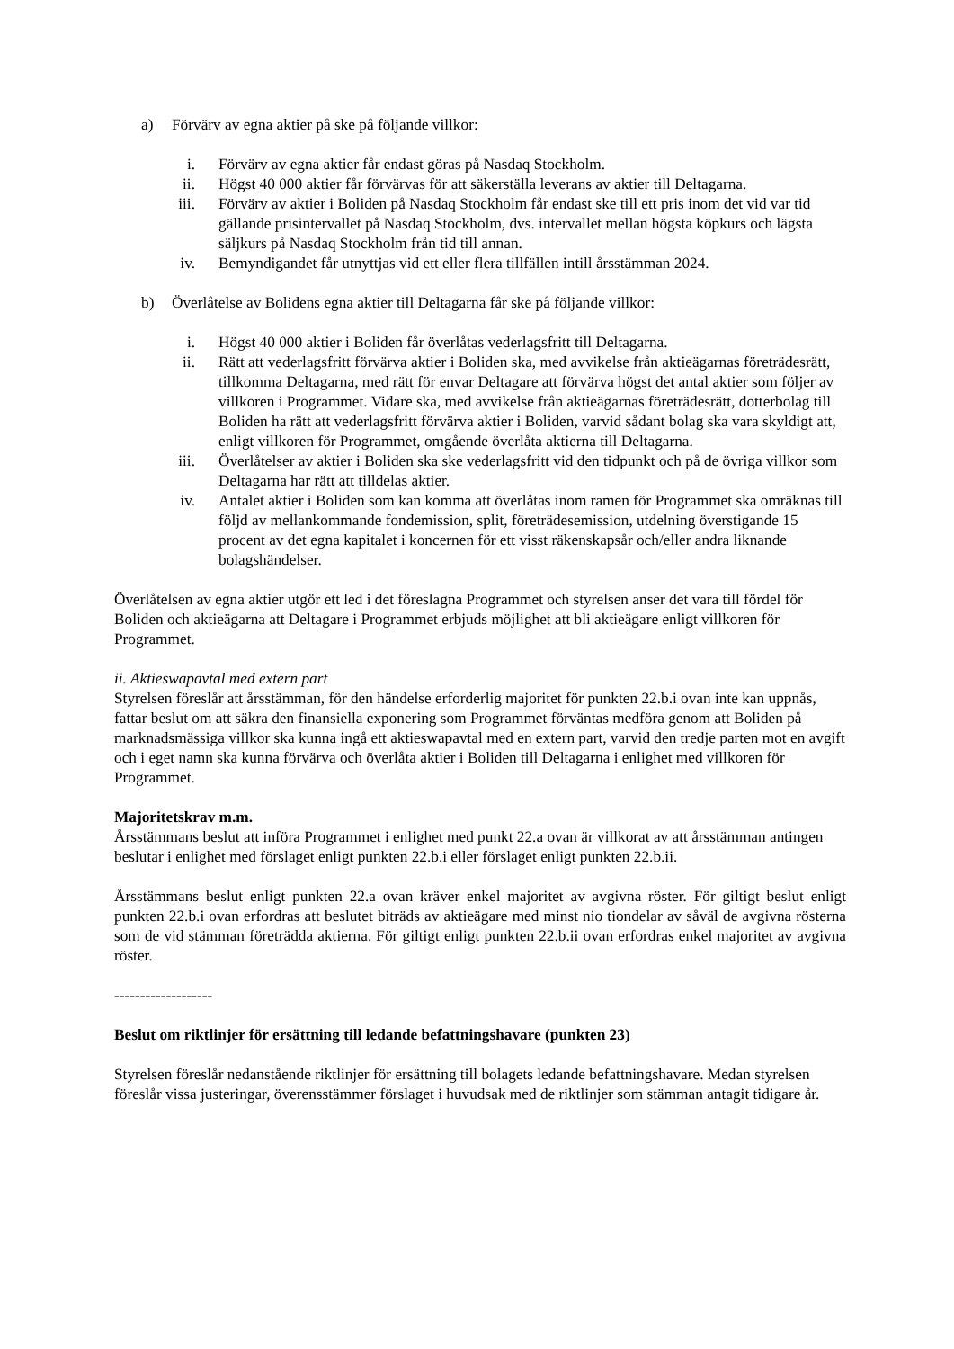a) Förvärv av egna aktier på ske på följande villkor:
i. Förvärv av egna aktier får endast göras på Nasdaq Stockholm.
ii. Högst 40 000 aktier får förvärvas för att säkerställa leverans av aktier till Deltagarna.
iii. Förvärv av aktier i Boliden på Nasdaq Stockholm får endast ske till ett pris inom det vid var tid gällande prisintervallet på Nasdaq Stockholm, dvs. intervallet mellan högsta köpkurs och lägsta säljkurs på Nasdaq Stockholm från tid till annan.
iv. Bemyndigandet får utnyttjas vid ett eller flera tillfällen intill årsstämman 2024.
b) Överlåtelse av Bolidens egna aktier till Deltagarna får ske på följande villkor:
i. Högst 40 000 aktier i Boliden får överlåtas vederlagsfritt till Deltagarna.
ii. Rätt att vederlagsfritt förvärva aktier i Boliden ska, med avvikelse från aktieägarnas företrädesrätt, tillkomma Deltagarna, med rätt för envar Deltagare att förvärva högst det antal aktier som följer av villkoren i Programmet. Vidare ska, med avvikelse från aktieägarnas företrädesrätt, dotterbolag till Boliden ha rätt att vederlagsfritt förvärva aktier i Boliden, varvid sådant bolag ska vara skyldigt att, enligt villkoren för Programmet, omgående överlåta aktierna till Deltagarna.
iii. Överlåtelser av aktier i Boliden ska ske vederlagsfritt vid den tidpunkt och på de övriga villkor som Deltagarna har rätt att tilldelas aktier.
iv. Antalet aktier i Boliden som kan komma att överlåtas inom ramen för Programmet ska omräknas till följd av mellankommande fondemission, split, företrädesemission, utdelning överstigande 15 procent av det egna kapitalet i koncernen för ett visst räkenskapsår och/eller andra liknande bolagshändelser.
Överlåtelsen av egna aktier utgör ett led i det föreslagna Programmet och styrelsen anser det vara till fördel för Boliden och aktieägarna att Deltagare i Programmet erbjuds möjlighet att bli aktieägare enligt villkoren för Programmet.
ii. Aktieswapavtal med extern part
Styrelsen föreslår att årsstämman, för den händelse erforderlig majoritet för punkten 22.b.i ovan inte kan uppnås, fattar beslut om att säkra den finansiella exponering som Programmet förväntas medföra genom att Boliden på marknadsmässiga villkor ska kunna ingå ett aktieswapavtal med en extern part, varvid den tredje parten mot en avgift och i eget namn ska kunna förvärva och överlåta aktier i Boliden till Deltagarna i enlighet med villkoren för Programmet.
Majoritetskrav m.m.
Årsstämmans beslut att införa Programmet i enlighet med punkt 22.a ovan är villkorat av att årsstämman antingen beslutar i enlighet med förslaget enligt punkten 22.b.i eller förslaget enligt punkten 22.b.ii.
Årsstämmans beslut enligt punkten 22.a ovan kräver enkel majoritet av avgivna röster. För giltigt beslut enligt punkten 22.b.i ovan erfordras att beslutet biträds av aktieägare med minst nio tiondelar av såväl de avgivna rösterna som de vid stämman företrädda aktierna. För giltigt enligt punkten 22.b.ii ovan erfordras enkel majoritet av avgivna röster.
-------------------
Beslut om riktlinjer för ersättning till ledande befattningshavare (punkten 23)
Styrelsen föreslår nedanstående riktlinjer för ersättning till bolagets ledande befattningshavare. Medan styrelsen föreslår vissa justeringar, överensstämmer förslaget i huvudsak med de riktlinjer som stämman antagit tidigare år.